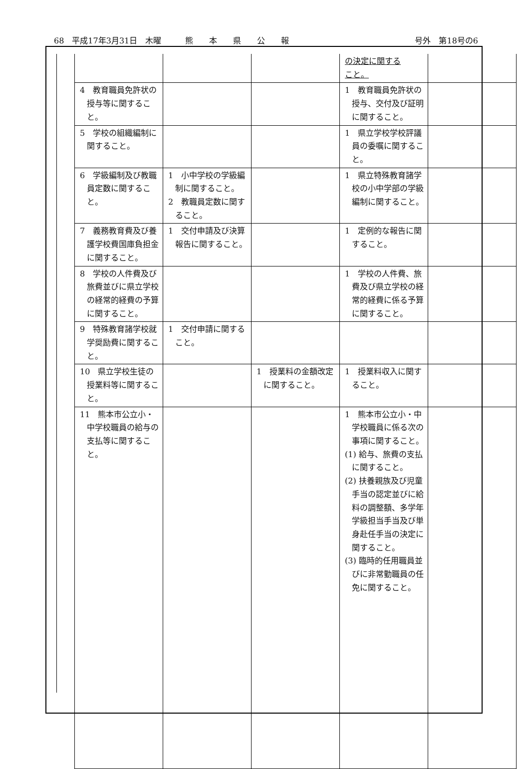68　平成17年3月31日　木曜　　　熊　　本　　県　　公　　報 号外　第18号の6
| | | | の決定に関する こと。 | |
| 4 教育職員免許状の授与等に関すること。 | | | 1 教育職員免許状の授与、交付及び証明に関すること。 | |
| 5 学校の組織編制に関すること。 | | | 1 県立学校学校評議員の委嘱に関すること。 | |
| 6 学級編制及び教職員定数に関すること。 | 1 小中学校の学級編制に関すること。 2 教職員定数に関すること。 | | 1 県立特殊教育諸学校の小中学部の学級編制に関すること。 | |
| 7 義務教育費及び養護学校費国庫負担金に関すること。 | 1 交付申請及び決算報告に関すること。 | | 1 定例的な報告に関すること。 | |
| 8 学校の人件費及び旅費並びに県立学校の経常的経費の予算に関すること。 | | | 1 学校の人件費、旅費及び県立学校の経常的経費に係る予算に関すること。 | |
| 9 特殊教育諸学校就学奨励費に関すること。 | 1 交付申請に関すること。 | | | |
| 10 県立学校生徒の授業料等に関すること。 | | 1 授業料の金額改定に関すること。 | 1 授業料収入に関すること。 | |
| 11 熊本市公立小・中学校職員の給与の支払等に関すること。 | | | 1 熊本市公立小・中学校職員に係る次の事項に関すること。 (1) 給与、旅費の支払に関すること。 (2) 扶養親族及び児童手当の認定並びに給料の調整額、多学年学級担当手当及び単身赴任手当の決定に関すること。 (3) 臨時的任用職員並びに非常勤職員の任免に関すること。 | |